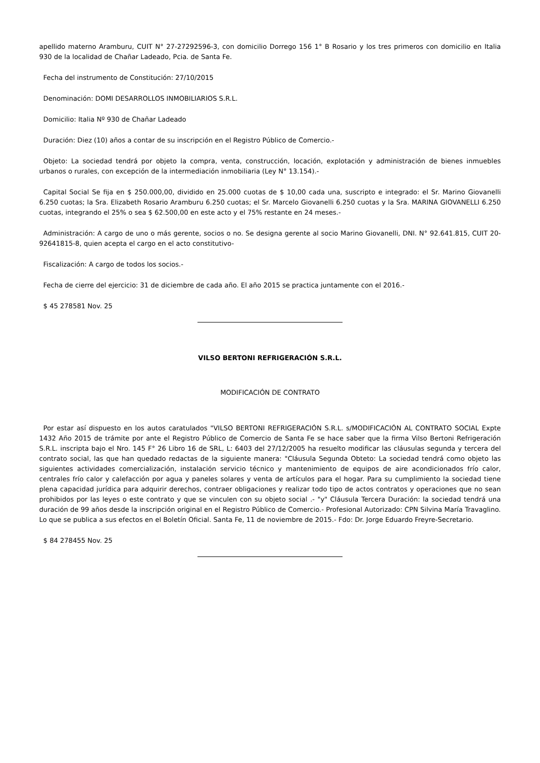apellido materno Aramburu, CUIT N° 27-27292596-3, con domicilio Dorrego 156 1° B Rosario y los tres primeros con domicilio en Italia 930 de la localidad de Chañar Ladeado, Pcia. de Santa Fe.
Fecha del instrumento de Constitución: 27/10/2015
Denominación: DOMI DESARROLLOS INMOBILIARIOS S.R.L.
Domicilio: Italia Nº 930 de Chañar Ladeado
Duración: Diez (10) años a contar de su inscripción en el Registro Público de Comercio.-
Objeto: La sociedad tendrá por objeto la compra, venta, construcción, locación, explotación y administración de bienes inmuebles urbanos o rurales, con excepción de la intermediación inmobiliaria (Ley N° 13.154).-
Capital Social Se fija en $ 250.000,00, dividido en 25.000 cuotas de $ 10,00 cada una, suscripto e integrado: el Sr. Marino Giovanelli 6.250 cuotas; la Sra. Elizabeth Rosario Aramburu 6.250 cuotas; el Sr. Marcelo Giovanelli 6.250 cuotas y la Sra. MARINA GIOVANELLI 6.250 cuotas, integrando el 25% o sea $ 62.500,00 en este acto y el 75% restante en 24 meses.-
Administración: A cargo de uno o más gerente, socios o no. Se designa gerente al socio Marino Giovanelli, DNI. N° 92.641.815, CUIT 20-92641815-8, quien acepta el cargo en el acto constitutivo-
Fiscalización: A cargo de todos los socios.-
Fecha de cierre del ejercicio: 31 de diciembre de cada año. El año 2015 se practica juntamente con el 2016.-
$ 45 278581 Nov. 25
VILSO BERTONI REFRIGERACIÓN S.R.L.
MODIFICACIÓN DE CONTRATO
Por estar así dispuesto en los autos caratulados "VILSO BERTONI REFRIGERACIÓN S.R.L. s/MODIFICACIÓN AL CONTRATO SOCIAL Expte 1432 Año 2015 de trámite por ante el Registro Público de Comercio de Santa Fe se hace saber que la firma Vilso Bertoni Refrigeración S.R.L. inscripta bajo el Nro. 145 F° 26 Libro 16 de SRL, L: 6403 del 27/12/2005 ha resuelto modificar las cláusulas segunda y tercera del contrato social, las que han quedado redactas de la siguiente manera: "Cláusula Segunda Obteto: La sociedad tendrá como objeto las siguientes actividades comercialización, instalación servicio técnico y mantenimiento de equipos de aire acondicionados frío calor, centrales frío calor y calefacción por agua y paneles solares y venta de artículos para el hogar. Para su cumplimiento la sociedad tiene plena capacidad jurídica para adquirir derechos, contraer obligaciones y realizar todo tipo de actos contratos y operaciones que no sean prohibidos por las leyes o este contrato y que se vinculen con su objeto social .- "y" Cláusula Tercera Duración: la sociedad tendrá una duración de 99 años desde la inscripción original en el Registro Público de Comercio.- Profesional Autorizado: CPN Silvina María Travaglino. Lo que se publica a sus efectos en el Boletín Oficial. Santa Fe, 11 de noviembre de 2015.- Fdo: Dr. Jorge Eduardo Freyre-Secretario.
$ 84 278455 Nov. 25